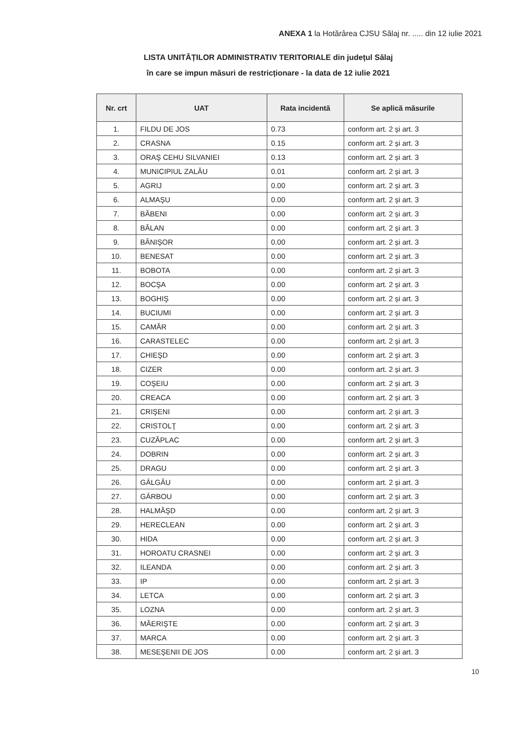ANEXA 1 la Hotărârea CJSU Sălaj nr. ..... din 12 iulie 2021
LISTA UNITĂȚILOR ADMINISTRATIV TERITORIALE din județul Sălaj
în care se impun măsuri de restricționare - la data de 12 iulie 2021
| Nr. crt | UAT | Rata incidentă | Se aplică măsurile |
| --- | --- | --- | --- |
| 1. | FILDU DE JOS | 0.73 | conform art. 2 și art. 3 |
| 2. | CRASNA | 0.15 | conform art. 2 și art. 3 |
| 3. | ORAŞ CEHU SILVANIEI | 0.13 | conform art. 2 și art. 3 |
| 4. | MUNICIPIUL ZALĂU | 0.01 | conform art. 2 și art. 3 |
| 5. | AGRIJ | 0.00 | conform art. 2 și art. 3 |
| 6. | ALMAŞU | 0.00 | conform art. 2 și art. 3 |
| 7. | BĂBENI | 0.00 | conform art. 2 și art. 3 |
| 8. | BĂLAN | 0.00 | conform art. 2 și art. 3 |
| 9. | BĂNIŞOR | 0.00 | conform art. 2 și art. 3 |
| 10. | BENESAT | 0.00 | conform art. 2 și art. 3 |
| 11. | BOBOTA | 0.00 | conform art. 2 și art. 3 |
| 12. | BOCŞA | 0.00 | conform art. 2 și art. 3 |
| 13. | BOGHIŞ | 0.00 | conform art. 2 și art. 3 |
| 14. | BUCIUMI | 0.00 | conform art. 2 și art. 3 |
| 15. | CAMĂR | 0.00 | conform art. 2 și art. 3 |
| 16. | CARASTELEC | 0.00 | conform art. 2 și art. 3 |
| 17. | CHIEŞD | 0.00 | conform art. 2 și art. 3 |
| 18. | CIZER | 0.00 | conform art. 2 și art. 3 |
| 19. | COŞEIU | 0.00 | conform art. 2 și art. 3 |
| 20. | CREACA | 0.00 | conform art. 2 și art. 3 |
| 21. | CRIŞENI | 0.00 | conform art. 2 și art. 3 |
| 22. | CRISTOLŢ | 0.00 | conform art. 2 și art. 3 |
| 23. | CUZĂPLAC | 0.00 | conform art. 2 și art. 3 |
| 24. | DOBRIN | 0.00 | conform art. 2 și art. 3 |
| 25. | DRAGU | 0.00 | conform art. 2 și art. 3 |
| 26. | GÂLGĂU | 0.00 | conform art. 2 și art. 3 |
| 27. | GÂRBOU | 0.00 | conform art. 2 și art. 3 |
| 28. | HALMĂŞD | 0.00 | conform art. 2 și art. 3 |
| 29. | HERECLEAN | 0.00 | conform art. 2 și art. 3 |
| 30. | HIDA | 0.00 | conform art. 2 și art. 3 |
| 31. | HOROATU CRASNEI | 0.00 | conform art. 2 și art. 3 |
| 32. | ILEANDA | 0.00 | conform art. 2 și art. 3 |
| 33. | IP | 0.00 | conform art. 2 și art. 3 |
| 34. | LETCA | 0.00 | conform art. 2 și art. 3 |
| 35. | LOZNA | 0.00 | conform art. 2 și art. 3 |
| 36. | MĂERIŞTE | 0.00 | conform art. 2 și art. 3 |
| 37. | MARCA | 0.00 | conform art. 2 și art. 3 |
| 38. | MESEŞENII DE JOS | 0.00 | conform art. 2 și art. 3 |
10